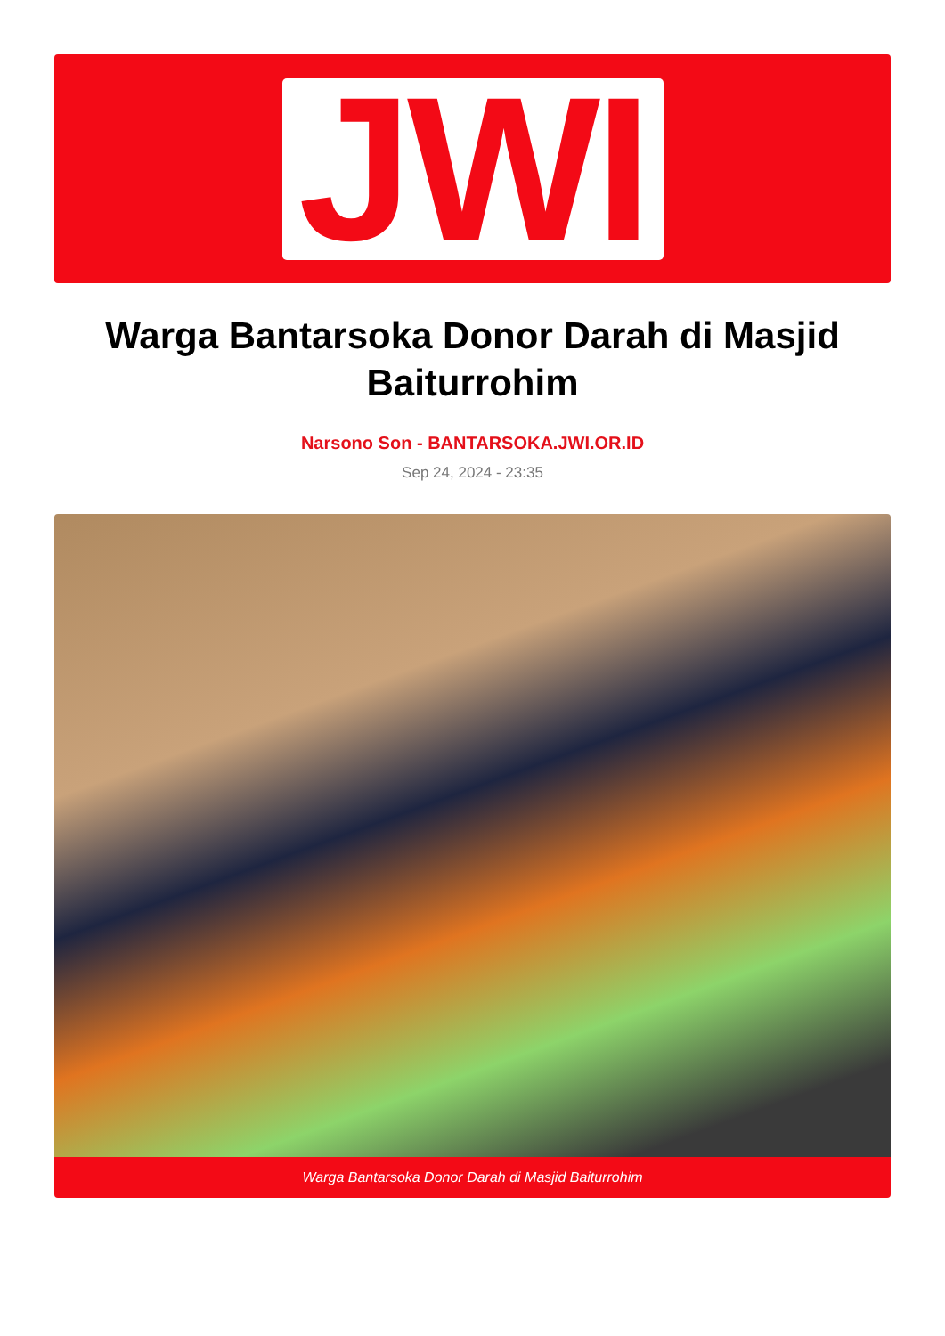JWI
Warga Bantarsoka Donor Darah di Masjid Baiturrohim
Narsono Son - BANTARSOKA.JWI.OR.ID
Sep 24, 2024 - 23:35
Warga Bantarsoka Donor Darah di Masjid Baiturrohim